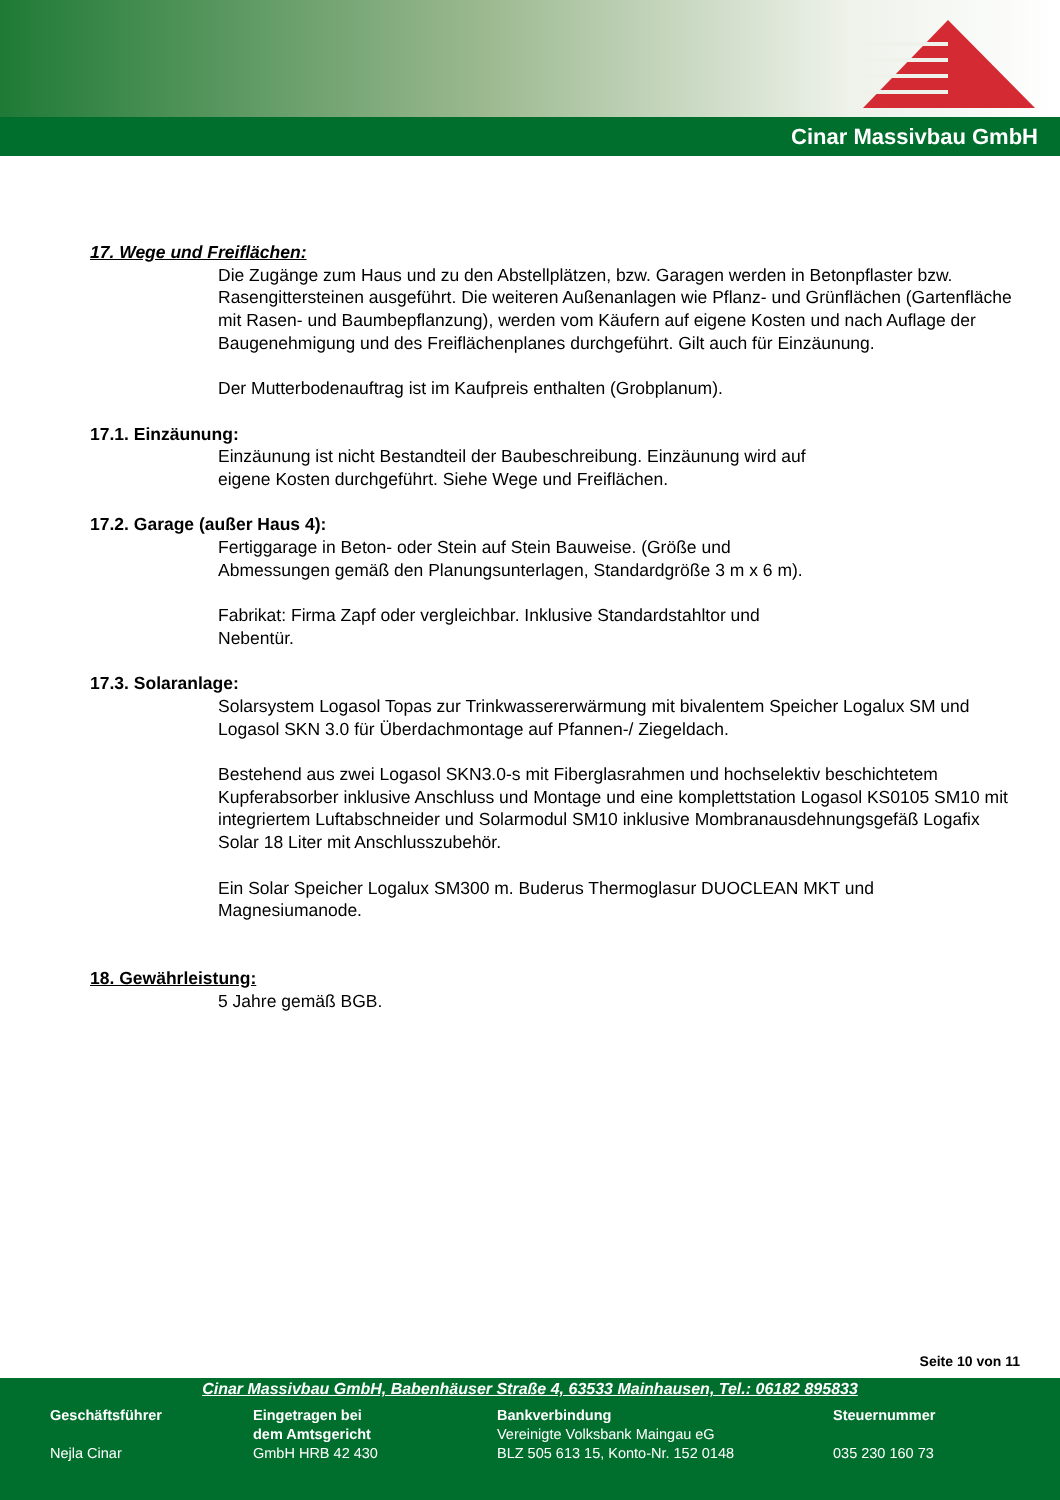Cinar Massivbau GmbH
17. Wege und Freiflächen:
Die Zugänge zum Haus und zu den Abstellplätzen, bzw. Garagen werden in Betonpflaster bzw. Rasengittersteinen ausgeführt. Die weiteren Außenanlagen wie Pflanz- und Grünflächen (Gartenfläche mit Rasen- und Baumbepflanzung), werden vom Käufern auf eigene Kosten und nach Auflage der Baugenehmigung und des Freiflächenplanes durchgeführt. Gilt auch für Einzäunung.
Der Mutterbodenauftrag ist im Kaufpreis enthalten (Grobplanum).
17.1. Einzäunung:
Einzäunung ist nicht Bestandteil der Baubeschreibung. Einzäunung wird auf
eigene Kosten durchgeführt. Siehe Wege und Freiflächen.
17.2. Garage (außer Haus 4):
Fertiggarage in Beton- oder Stein auf Stein Bauweise. (Größe und
Abmessungen gemäß den Planungsunterlagen, Standardgröße 3 m x 6 m).
Fabrikat: Firma Zapf oder vergleichbar. Inklusive Standardstahltor und
Nebentür.
17.3. Solaranlage:
Solarsystem Logasol Topas zur Trinkwassererwärmung mit bivalentem Speicher Logalux SM und Logasol SKN 3.0 für Überdachmontage auf Pfannen-/ Ziegeldach.
Bestehend aus zwei Logasol SKN3.0-s mit Fiberglasrahmen und hochselektiv beschichtetem Kupferabsorber inklusive Anschluss und Montage und eine komplettstation Logasol KS0105 SM10 mit integriertem Luftabschneider und Solarmodul SM10 inklusive Mombranausdehnungsgefäß Logafix Solar 18 Liter mit Anschlusszubehör.
Ein Solar Speicher Logalux SM300 m. Buderus Thermoglasur DUOCLEAN MKT und Magnesiumanode.
18. Gewährleistung:
5 Jahre gemäß BGB.
Seite 10 von 11
Cinar Massivbau GmbH, Babenhäuser Straße 4, 63533 Mainhausen, Tel.: 06182 895833
Geschäftsführer
Nejla Cinar
Eingetragen bei
dem Amtsgericht
GmbH HRB 42 430
Bankverbindung
Vereinigte Volksbank Maingau eG
BLZ 505 613 15, Konto-Nr. 152 0148
Steuernummer
035 230 160 73